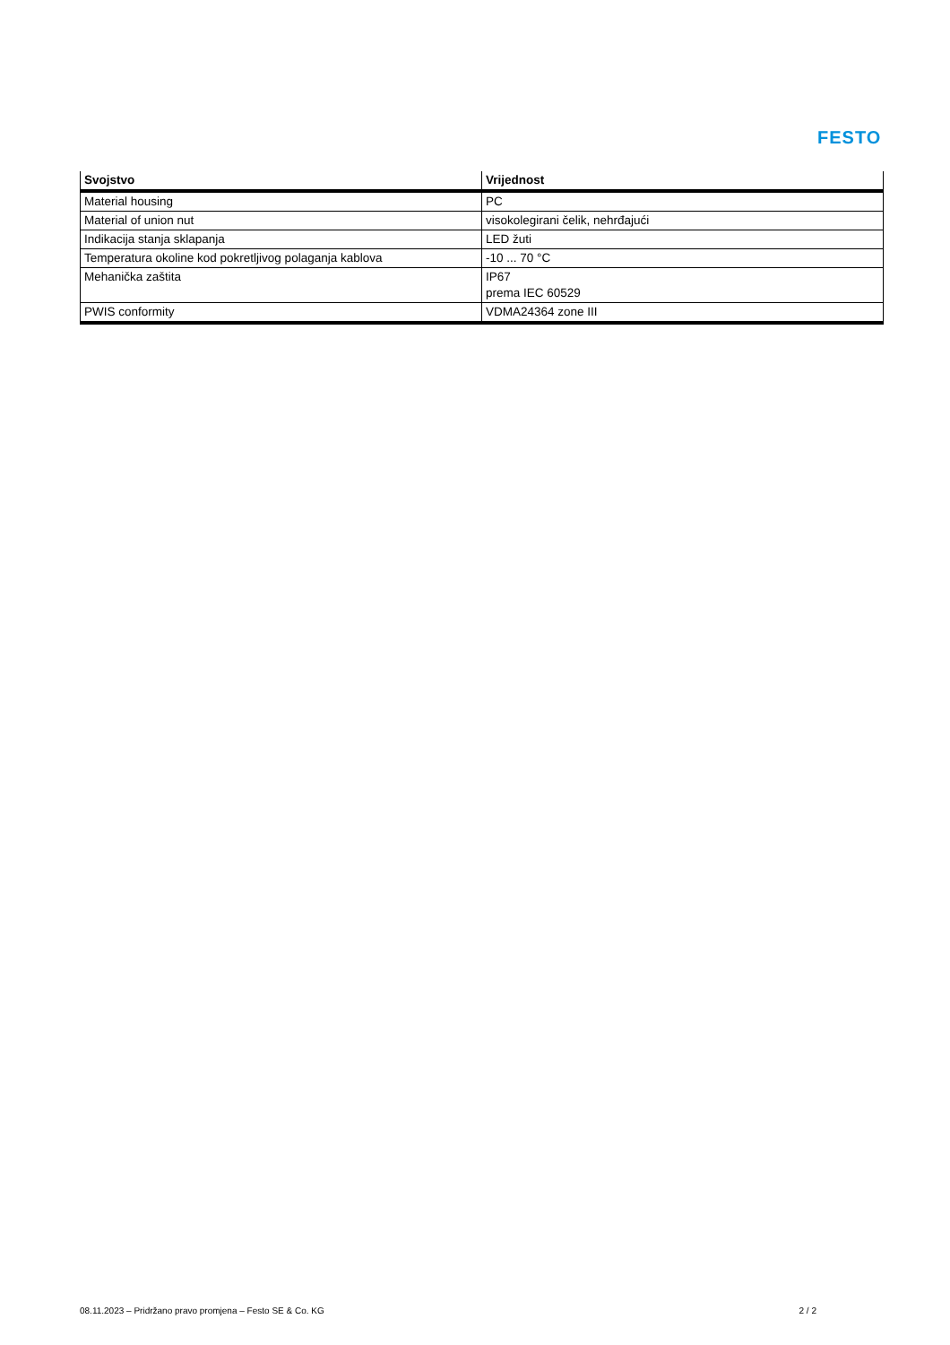FESTO
| Svojstvo | Vrijednost |
| --- | --- |
| Material housing | PC |
| Material of union nut | visokolegirani čelik, nehrđajući |
| Indikacija stanja sklapanja | LED žuti |
| Temperatura okoline kod pokretljivog polaganja kablova | -10 ... 70 °C |
| Mehanička zaštita | IP67 prema IEC 60529 |
| PWIS conformity | VDMA24364 zone III |
08.11.2023 – Pridržano pravo promjena – Festo SE & Co. KG 2 / 2